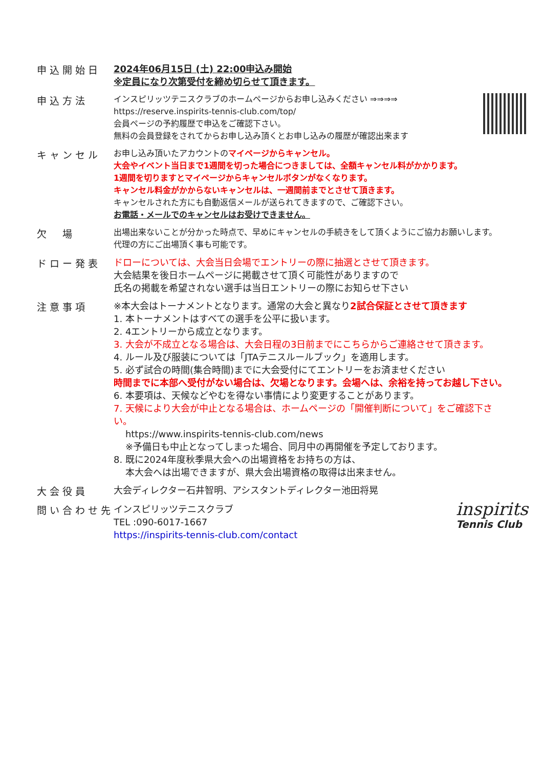申込開始日
2024年06月15日 (土) 22:00申込み開始
※定員になり次第受付を締め切らせて頂きます。
申込方法
インスピリッツテニスクラブのホームページからお申し込みください ⇒⇒⇒⇒
https://reserve.inspirits-tennis-club.com/top/
会員ページの予約履歴で申込をご確認下さい。
無料の会員登録をされてからお申し込み頂くとお申し込みの履歴が確認出来ます
キャンセル
お申し込み頂いたアカウントのマイページからキャンセル。
大会やイベント当日まで1週間を切った場合につきましては、全額キャンセル料がかかります。
1週間を切りますとマイページからキャンセルボタンがなくなります。
キャンセル料金がかからないキャンセルは、一週間前までとさせて頂きます。
キャンセルされた方にも自動返信メールが送られてきますので、ご確認下さい。
お電話・メールでのキャンセルはお受けできません。
欠　場
出場出来ないことが分かった時点で、早めにキャンセルの手続きをして頂くようにご協力お願いします。
代理の方にご出場頂く事も可能です。
ドロー発表
ドローについては、大会当日会場でエントリーの際に抽選とさせて頂きます。
大会結果を後日ホームページに掲載させて頂く可能性がありますので
氏名の掲載を希望されない選手は当日エントリーの際にお知らせ下さい
注意事項
※本大会はトーナメントとなります。通常の大会と異なり2試合保証とさせて頂きます
1. 本トーナメントはすべての選手を公平に扱います。
2. 4エントリーから成立となります。
3. 大会が不成立となる場合は、大会日程の3日前までにこちらからご連絡させて頂きます。
4. ルール及び服装については「JTAテニスルールブック」を適用します。
5. 必ず試合の時間(集合時間)までに大会受付にてエントリーをお済ませください
時間までに本部へ受付がない場合は、欠場となります。会場へは、余裕を持ってお越し下さい。
6. 本要項は、天候などやむを得ない事情により変更することがあります。
7. 天候により大会が中止となる場合は、ホームページの「開催判断について」をご確認下さい。
https://www.inspirits-tennis-club.com/news
※予備日も中止となってしまった場合、同月中の再開催を予定しております。
8. 既に2024年度秋季県大会への出場資格をお持ちの方は、
本大会へは出場できますが、県大会出場資格の取得は出来ません。
大会役員
大会ディレクター石井智明、アシスタントディレクター池田将晃
問い合わせ先
inspirits
Tennis Club
インスピリッツテニスクラブ
TEL :090-6017-1667
https://inspirits-tennis-club.com/contact